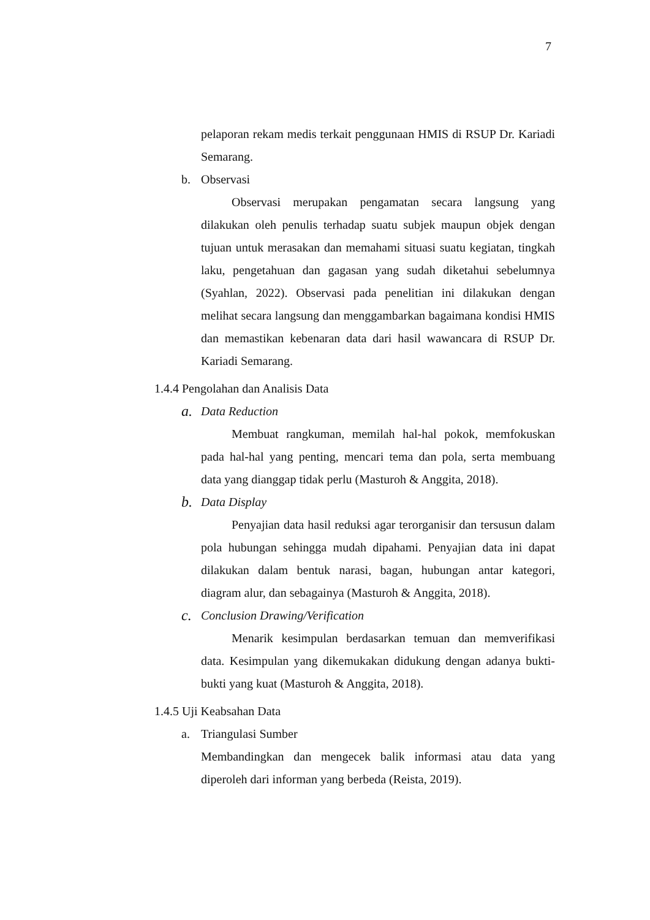7
pelaporan rekam medis terkait penggunaan HMIS di RSUP Dr. Kariadi Semarang.
b. Observasi
Observasi merupakan pengamatan secara langsung yang dilakukan oleh penulis terhadap suatu subjek maupun objek dengan tujuan untuk merasakan dan memahami situasi suatu kegiatan, tingkah laku, pengetahuan dan gagasan yang sudah diketahui sebelumnya (Syahlan, 2022). Observasi pada penelitian ini dilakukan dengan melihat secara langsung dan menggambarkan bagaimana kondisi HMIS dan memastikan kebenaran data dari hasil wawancara di RSUP Dr. Kariadi Semarang.
1.4.4 Pengolahan dan Analisis Data
a. Data Reduction
Membuat rangkuman, memilah hal-hal pokok, memfokuskan pada hal-hal yang penting, mencari tema dan pola, serta membuang data yang dianggap tidak perlu (Masturoh & Anggita, 2018).
b. Data Display
Penyajian data hasil reduksi agar terorganisir dan tersusun dalam pola hubungan sehingga mudah dipahami. Penyajian data ini dapat dilakukan dalam bentuk narasi, bagan, hubungan antar kategori, diagram alur, dan sebagainya (Masturoh & Anggita, 2018).
c. Conclusion Drawing/Verification
Menarik kesimpulan berdasarkan temuan dan memverifikasi data. Kesimpulan yang dikemukakan didukung dengan adanya bukti-bukti yang kuat (Masturoh & Anggita, 2018).
1.4.5 Uji Keabsahan Data
a. Triangulasi Sumber
Membandingkan dan mengecek balik informasi atau data yang diperoleh dari informan yang berbeda (Reista, 2019).